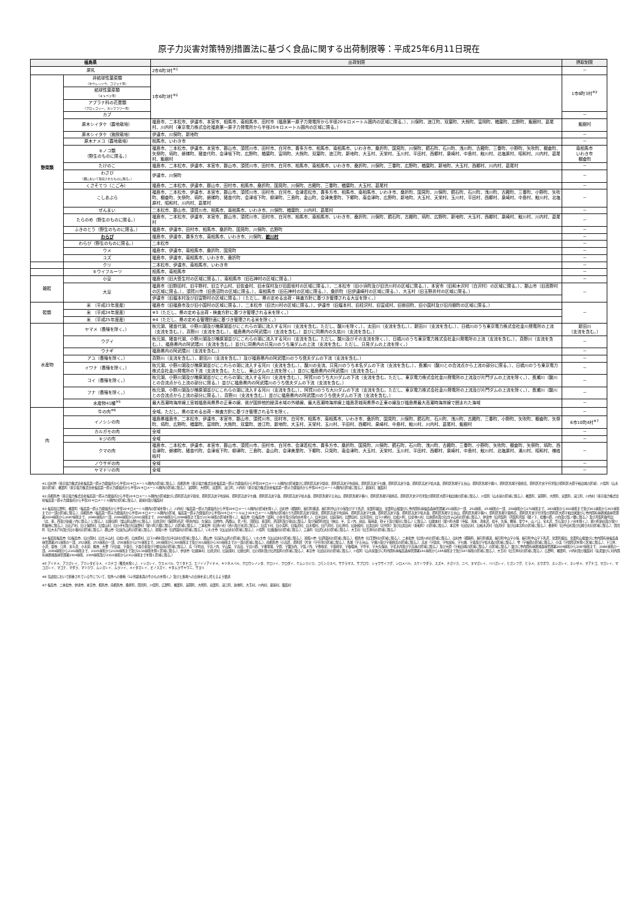原子力災害対策特別措置法に基づく食品に関する出荷制限等：平成25年6月11日現在
| 福島県 | | 出荷制限 | 摂取制限 |
| --- | --- | --- | --- |
| 原乳 | | 2市6町3村<sup>※1</sup> | － |
| 野菜類 | 非結球性葉菜類 （ホウレンソウ、コマツナ等） | 1市6町3村<sup>※2</sup> | 1市6町3村<sup>※2</sup> |
| | 結球性葉菜類 （キャベツ等） | | |
| | アブラナ科の花蕾類 （ブロッコリー、カリフラワー等） | | |
| | カブ | | － |
| | 原木シイタケ（露地栽培） | 福島市、二本松市、伊達市、本宮市、相馬市、南相馬市、田村市（福島第一原子力発電所から半径20キロメートル圏内の区域に限る。）、川俣町、浪江町、双葉町、大熊町、富岡町、楢葉町、広野町、飯舘村、葛尾村、川内村（東京電力株式会社福島第一原子力発電所から半径20キロメートル圏内の区域に限る。） | 飯舘村 |
| | 原木シイタケ（施設栽培） | 伊達市、川俣町、新地町 | － |
| | 原木ナメコ（露地栽培） | 相馬市、いわき市 | － |
| | キノコ類 （野生のものに限る。） | 福島市、二本松市、伊達市、本宮市、郡山市、須賀川市、田村市、白河市、喜多方市、相馬市、南相馬市、いわき市、桑折町、国見町、川俣町、鏡石町、石川町、浅川町、古殿町、三春町、小野町、矢吹町、棚倉町、矢祭町、塙町、磐梯町、猪苗代町、会津坂下町、広野町、楢葉町、富岡町、大熊町、双葉町、浪江町、新地町、大玉村、天栄村、玉川村、平田村、西郷村、泉崎村、中島村、鮫川村、北塩原村、昭和村、川内村、葛尾村、飯舘村 | 南相馬市 いわき市 棚倉町 |
| | たけのこ | 福島市、二本松市、伊達市、本宮市、郡山市、須賀川市、田村市、白河市、相馬市、南相馬市、いわき市、桑折町、川俣町、三春町、広野町、楢葉町、新地町、大玉村、西郷村、川内村、葛尾村 | － |
| | わさび （畑において栽培されたものに限る。） | 伊達市、川俣町 | － |
| | くさそてつ（こごみ） | 福島市、二本松市、伊達市、郡山市、田村市、相馬市、桑折町、国見町、川俣町、古殿町、三春町、楢葉町、大玉村、葛尾村 | － |
| | こしあぶら | 福島市、二本松市、伊達市、本宮市、郡山市、須賀川市、田村市、白河市、会津若松市、喜多方市、相馬市、南相馬市、いわき市、桑折町、国見町、川俣町、鏡石町、石川町、浅川町、古殿町、三春町、小野町、矢吹町、棚倉町、矢祭町、塙町、磐梯町、猪苗代町、会津坂下町、柳津町、三島町、金山町、会津美里町、下郷町、南会津町、広野町、新地町、大玉村、天栄村、玉川村、平田村、西郷村、泉崎村、中島村、鮫川村、北塩原村、昭和村、川内村、葛尾村 | － |
| | ぜんまい | 二本松市、郡山市、須賀川市、相馬市、南相馬市、いわき市、川俣町、楢葉町、川内村、葛尾村 | － |
| | たらのめ（野生のものに限る。） | 福島市、二本松市、伊達市、本宮市、郡山市、須賀川市、田村市、白河市、相馬市、南相馬市、いわき市、桑折町、川俣町、鏡石町、古殿町、塙町、広野町、新地町、大玉村、西郷村、泉崎村、鮫川村、川内村、葛尾村 | － |
| | ふきのとう（野生のものに限る。） | 福島市、伊達市、田村市、相馬市、桑折町、国見町、川俣町、広野町 | － |
| | わらび | 福島市、伊達市、喜多方市、南相馬市、いわき市、川俣町、 鮫川村 | － |
| | わらび（野生のものに限る。） | 二本松市 | － |
| | ウメ | 福島市、伊達市、南相馬市、桑折町、国見町 | － |
| | ユズ | 福島市、伊達市、南相馬市、いわき市、桑折町 | － |
| | クリ | 二本松市、伊達市、南相馬市、いわき市 | － |
| | キウイフルーツ | 相馬市、南相馬市 | － |
| 雑穀 | 小豆 | 福島市（旧大笹生村の区域に限る。）、南相馬市（旧石神村の区域に限る。） | － |
| | 大豆 | 福島市（旧野田村、旧平野村、旧立子山村、旧佐倉村、旧水保村及び旧庭坂村の区域に限る。）、二本松市（旧小浜町及び旧渋川村の区域に限る。）、本宮市（旧和木沢村（白沢村）の区域に限る。）、郡山市（旧高野村の区域に限る。）、須賀川市（旧長沼町の区域に限る。）、南相馬市（旧石神村の区域に限る。）、桑折町（旧伊達崎村の区域に限る。）、大玉村（旧玉野井村の区域に限る。） | － |
| | | 伊達市（旧堰本村及び旧富野村の区域に限る。）（ただし、県の定める出荷・検査方針に基づき管理される大豆を除く。） | |
| 穀類 | 米 （平成23年度産） | 福島市（旧福島市及び旧小国村の区域に限る。）、二本松市（旧渋川村の区域に限る。）、伊達市（旧堰本村、旧柱沢村、旧富成村、旧掛田町、旧小国村及び旧月舘町の区域に限る。） | － |
| | 米 （平成24年度産） | ※3（ただし、県の定める出荷・検査方針に基づき管理される米を除く。） | |
| | 米 （平成25年度産） | ※4（ただし、県の定める管理計画に基づき管理される米を除く。） | |
| 水産物 | ヤマメ（養殖を除く。） | 秋元湖、猪苗代湖、小野川湖及び檜原湖並びにこれらの湖に流入する河川（支流を含む。ただし、酸川を除く。）、太田川（支流を含む。）、新田川（支流を含む。）、日橋川のうち東京電力株式会社金川発電所の上流（支流を含む。）、真野川（支流を含む。）、福島県内の阿武隈川（支流を含む。）並びに同県内の久慈川（支流を含む。） | 新田川 （支流を含む。） |
| | ウグイ | 秋元湖、猪苗代湖、小野川湖及び檜原湖並びにこれらの湖に流入する河川（支流を含む。ただし、酸川及びその支流を除く。）、日橋川のうち東京電力株式会社金川発電所の上流（支流を含む。）、真野川（支流を含む。）、福島県内の阿武隈川（支流を含む。）並びに同県内の只見川のうち滝ダムの上流（支流を含む。ただし、只見ダムの上流を除く。） | － |
| | ウナギ | 福島県内の阿武隈川（支流を含む。） | － |
| | アユ（養殖を除く。） | 真野川（支流を含む。）、新田川（支流を含む。）及び福島県内の阿武隈川のうち信夫ダムの下流（支流を含む。） | － |
| | イワナ（養殖を除く。） | 秋元湖、小野川湖及び檜原湖並びにこれらの湖に流入する河川（支流を含む。）、酸川の支流、只見川のうち本名ダムの下流（支流を含む。）、長瀬川（酸川との合流点から上流の部分に限る。）、日橋川のうち東京電力株式会社金川発電所の下流（支流を含む。ただし、東山ダムの上流を除く。）並びに福島県内の阿武隈川（支流を含む。） | － |
| | コイ（養殖を除く。） | 秋元湖、小野川湖及び檜原湖並びにこれらの湖に流入する河川（支流を含む。）、阿賀川のうち大川ダムの下流（支流を含む。ただし、東京電力株式会社金川発電所の上流及び片門ダムの上流を除く。）、長瀬川（酸川との合流点から上流の部分に限る。）並びに福島県内の阿武隈川のうち信夫ダムの下流（支流を含む。） | － |
| | フナ（養殖を除く。） | 秋元湖、小野川湖及び檜原湖並びにこれらの湖に流入する河川（支流を含む。）、阿賀川のうち大川ダムの下流（支流を含む。ただし、東京電力株式会社金川発電所の上流及び片門ダムの上流を除く。）、長瀬川（酸川との合流点から上流の部分に限る。）、真野川（支流を含む。）並びに福島県内の阿武隈川のうち信夫ダムの下流（支流を含む。） | － |
| | 水産物41種<sup>※5</sup> | 最大高潮時海岸線上宮城福島両県界の正東の線、我が国排他的経済水域の外縁線、最大高潮時海岸線上福島茨城両県界の正東の線及び福島県最大高潮時海岸線で囲まれた海域 | － |
| 肉 | 牛の肉<sup>※6</sup> | 全域。ただし、県の定める出荷・検査方針に基づき管理される牛を除く。 | － |
| | イノシシの肉 | 福島県福島市、二本松市、伊達市、本宮市、郡山市、須賀川市、田村市、白河市、相馬市、南相馬市、いわき市、桑折町、国見町、川俣町、鏡石町、石川町、浅川町、古殿町、三春町、小野町、矢吹町、棚倉町、矢祭町、塙町、広野町、楢葉町、富岡町、大熊町、双葉町、浪江町、新地町、大玉村、天栄村、玉川村、平田村、西郷村、泉崎村、中島村、鮫川村、川内村、葛尾村、飯舘村 | 6市10町4村<sup>※7</sup> |
| | カルガモの肉 | 全域 | － |
| | キジの肉 | 全域 | － |
| | クマの肉 | 福島市、二本松市、伊達市、本宮市、郡山市、須賀川市、田村市、白河市、会津若松市、喜多方市、桑折町、国見町、川俣町、鏡石町、石川町、浅川町、古殿町、三春町、小野町、矢吹町、棚倉町、矢祭町、塙町、西会津町、磐梯町、猪苗代町、会津坂下町、柳津町、三島町、金山町、会津美里町、下郷町、只見町、南会津町、大玉村、天栄村、玉川村、平田村、西郷村、泉崎村、中島村、鮫川村、北塩原村、湯川村、昭和村、檜枝岐村 | － |
| | ノウサギの肉 | 全域 | － |
| | ヤマドリの肉 | 全域 | － |
※1 田村市（東京電力株式会社福島第一原子力発電所から半径20キロメートル圏内の区域に限る。）、南相馬市（東京電力株式会社福島第一原子力発電所から半径20キロメートル圏内の区域並びに原町区高倉字助常、原町区高倉字吹屋峠、原町区高倉字七曲、原町区高倉字森、原町区高倉字枯木森、原町区馬場字五台山、原町区馬場字横川、原町区馬場字薬師岳、原町区片倉字行津及び原町区大原字和田城の区域）、川俣町（山木屋の区域）、楢葉町（東京電力株式会社福島第一原子力発電所から半径20キロメートル圏内の区域に限る。）、富岡町、大熊町、双葉町、浪江町、川内村（東京電力株式会社福島第一原子力発電所から半径20キロメートル圏内の区域に限る。）、葛尾村、飯舘村
※2 南相馬市（東京電力株式会社福島第一原子力発電所から半径20キロメートル圏内の区域並びに原町区高倉字助常、原町区高倉字吹屋峠、原町区高倉字七曲、原町区高倉字森、原町区高倉字枯木森、原町区馬場字五台山、原町区馬場字横川、原町区馬場字薬師岳、原町区片倉字行津及び原町区大原字和田城の区域に限る。）、川俣町（山木屋の区域に限る。）、楢葉町、富岡町、大熊町、双葉町、浪江町、川内村（東京電力株式会社福島第一原子力発電所から半径20キロメートル圏内の区域に限る。）、葛尾村及び飯舘村
※3 福島県広野町、楢葉町（福島第一原子力発電所から半径20キロメートル圏内の区域を除く。）、川内村（福島第一原子力発電所から半径20キロメートル圏内の区域を除く。）、田村市（都路町、船引町横道、船引町中山字小塚及び字下馬沢、常葉町堀田、常葉町山根並びに市内国有林福島森林管理署251林班の一部、252林班、253林班の一部、258林班から270林班まで、283林班から300林班まで及び301林班から303林班までの一部の区域に限る。）、南相馬市（福島第一原子力発電所から半径20キロメートル圏内の区域、福島第一原子力発電所から半径20キロメートル以上30キロメートル圏内の区域のうち原町区高倉字助常、原町区高倉字吹屋峠、原町区高倉字七曲、原町区高倉字森、原町区高倉字枯木森、原町区馬場字五台山、原町区馬場字横川、原町区馬場字薬師岳、原町区片倉字行津及び原町区大原字和田城並びに市内国有林磐城森林管理署2004林班から2087林班まで、2088林班の一部、2089林班から2091林班まで、2095林班から2099林班まで及び2130林班の区域を除く。）、福島市（旧福島市（渡利、小倉寺及び南向台を除く。）、旧平田村、旧庭塚村、旧野田村、旧余目村、旧下川崎村、旧松川町、旧金谷川村、旧水原村及び旧立子山村の区域に限る。）、伊達市（旧月舘町（月舘町月舘（関ノ下、松橋川原、川向及び舘ノ腰に限る。）及び月舘町御代田（北、東、西及び新堀ノ内に限る。）に限る。）、旧掛田町（霊山町山野川に限る。）、旧柱沢村（保原町所沢（明夫内田、久保田、田仲内、西郡山、菅ノ町、河原田、東深町、西深町及び東田に限る。）及び保原町柱田（挟田、平、宮ノ内、前田、稲荷妻、砂子下及び根岸に限る。）に限る。）、旧堰本村（梁川町大関（寺脇、清水、清水沢、松平、久保、棚塚、里ウキ、山ノ口、宝木沢、笠石及び上ノ台を除く。）、梁川町新田及び梁川町細谷に限る。）、旧石戸村、旧上保原村、旧霊山村、旧小手村及び旧富野村（梁川町八幡に限る。）の区域に限る。）、二本松市（旧渋川村（渋川及び米沢に限る。）、旧岳下村、旧小浜町、旧塩沢村、旧木幡村、旧戸沢村、旧石井村、旧新殿村、旧太田村（岩代町）及び旧太田村（東和町）の区域に限る。）、本宮市（旧白岩村、旧和木沢村（白沢村）及び旧本宮町の区域に限る。）、桑折町（旧半田村及び旧睦合村の区域に限る。）、国見町（旧大木戸村及び旧小坂村の区域に限る。）、郡山市（旧富久山町の区域に限る。）、須賀川市（旧西袋村の区域に限る。）、いわき市（旧山田村の区域に限る。）、川俣町（旧飯坂村の区域に限る。）、三春町（旧沢石村の区域に限る。）、大玉村（旧玉井村の区域に限る。）
※4 福島県福島市（旧福島市、旧小国村、旧立子山村、旧松川町、旧水原村、旧下川崎村及び旧平田村の区域に限る。）、郡山市（旧富久山町の区域に限る。）、いわき市（旧山田村の区域に限る。）、須賀川市（旧西袋村の区域に限る。）、相馬市（旧玉野村の区域に限る。）、二本松市（旧渋川村の区域に限る。）、田村市（都路町、船引町横道、船引町中山字小塚、船引町中山字下馬沢、常葉町堀田、常葉町山根並びに市内国有林福島森林管理署251林班の一部、252林班、253林班の一部、258林班から270林班まで、283林班から300林班まで及び301林班から303林班までの一部の区域に限る。）、南相馬市（小高区、原町区（片倉（字行津の区域に限る。）、馬場（字五台山、字横川及び字薬師岳の区域に限る。）、高倉（字助常、字吹屋峠、字七曲、字森及び字枯木森の区域に限る。）、雫（字袖原の区域に限る。）、小浜（字間形沢を除く区域に限る。）、下江井、小沢、堤谷、江井、米々沢、小木廹、鶴谷、大甕（字田堤、字森合、字森合東及び字観音前の区域に限る。）、高（字町田、字北ノ内、字山梨、字高田、字北川原、字権現壇、字原、字鍛治内、字舘ノ内、字弥勒堂、字薬師堂、字御稲荷、字中平、字大久保前、字花木内及び字高林の区域に限る。）及び大原（字和田城の区域に限る。）の区域に限る。）並びに市内国有林磐城森林管理署2004林班から2087林班まで、2088林班の一部、2089林班から2102林班まで、2104林班から2109林班まで及び2130林班を除く区域に限る。）、伊達市（旧堰本村、旧柱沢村、旧富成村、旧掛田町、旧小国村及び旧月舘町の区域に限る。）、本宮市（旧白岩村の区域に限る。）、川俣町（山木屋並びに町内国有林福島森林管理署161林班から165林班まで及び167林班の区域に限る。）、大玉村（旧玉井村の区域に限る。）、広野町、楢葉町、川内村及び飯舘村（長泥並びに村内国有林磐城森林管理署2304林班、2305林班及び2310林班から2312林班までを除く区域に限る。）
※5 アイナメ、アカガレイ、アカシタビラメ、イカナゴ（稚魚を除く。）、イシガレイ、ウスメバル、ウミタナゴ、エゾイソアイナメ、キツネメバル、クロウシノシタ、クロソイ、クロダイ、ケムシカジカ、コモンカスベ、サクラマス、サブロウ、ショウサイフグ、シロメバル、スケトウダラ、スズキ、ナガツカ、ニベ、ヌマガレイ、ババガレイ、ヒガンフグ、ヒラメ、ホウボウ、ホシガレイ、ホシザメ、マアナゴ、マガレイ、マコガレイ、マゴチ、マダラ、マツカワ、ムシガレイ、ムラソイ、メイタガレイ、ビノスガイ、キタムラサキウニ、サヨリ
※6 当該県において飼養されている牛について、県外への移動（12月齢未満の牛のものを除く。）及びと畜場への出荷を差し控えるよう要請
※7 福島市、二本松市、伊達市、本宮市、相馬市、南相馬市、桑折町、国見町、川俣町、広野町、楢葉町、富岡町、大熊町、双葉町、浪江町、新地町、大玉村、川内村、葛尾村、飯舘村